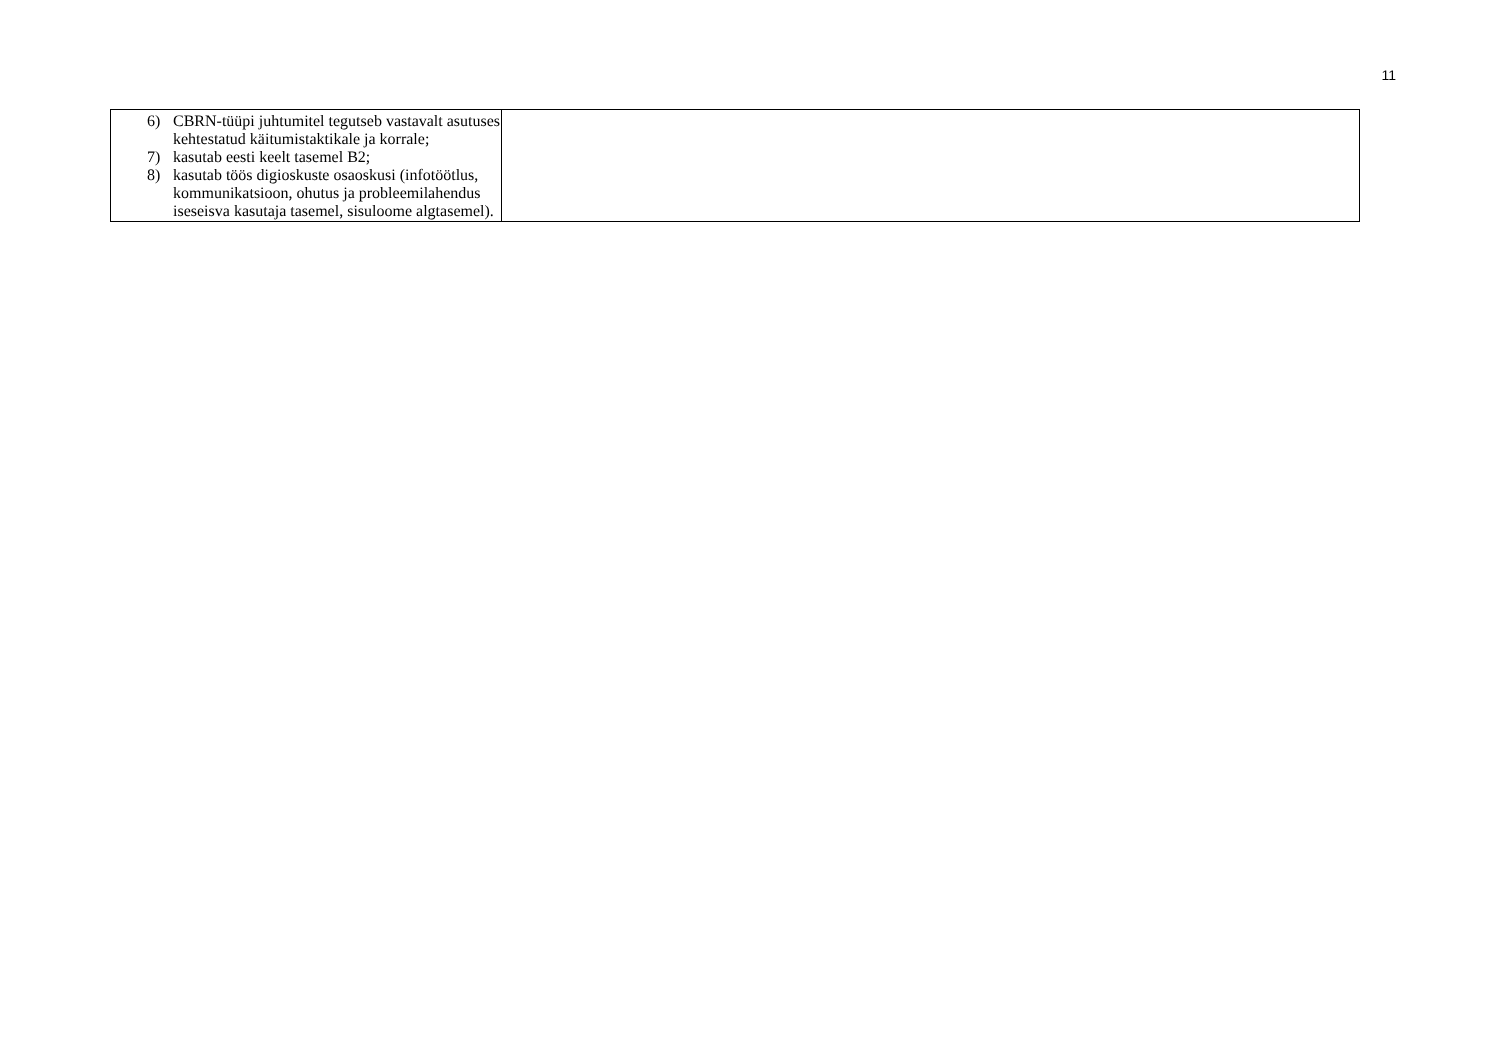11
| 6) CBRN-tüüpi juhtumitel tegutseb vastavalt asutuses kehtestatud käitumistaktikale ja korrale; 7) kasutab eesti keelt tasemel B2; 8) kasutab töös digioskuste osaoskusi (infotöötlus, kommunikatsioon, ohutus ja probleemilahendus iseseisva kasutaja tasemel, sisuloome algtasemel). | |